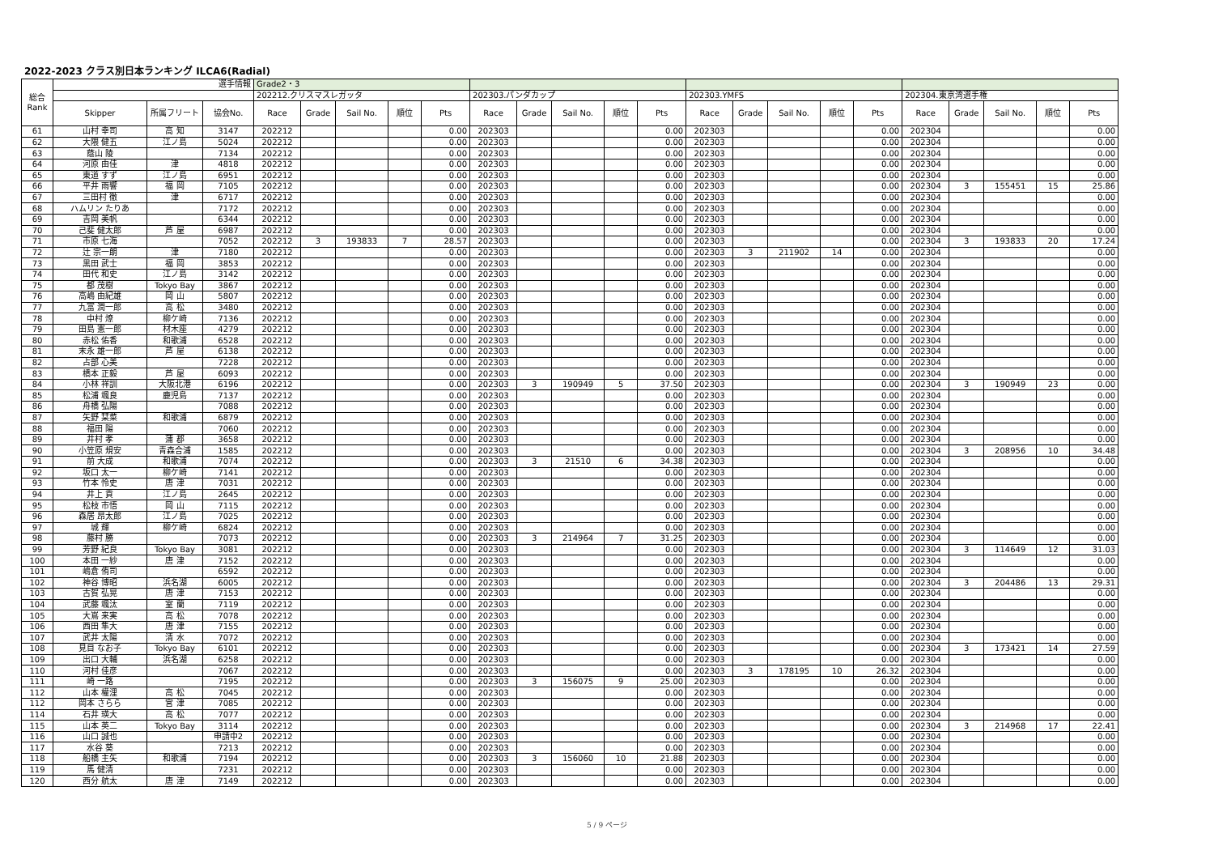2022-2023 クラス別日本ランキング ILCA6(Radial)
| 総合 Rank | 選手情報 | | | Grade2・3 | | | | | | | | | | | | | | | | | | | |
| --- | --- | --- | --- | --- | --- | --- | --- | --- | --- | --- | --- | --- | --- | --- | --- | --- | --- | --- | --- | --- | --- | --- | --- |
| | | | | 202212.クリスマスレガッタ | | | | | 202303.パンダカップ | | | | | 202303.YMFS | | | | | 202304.東京湾選手権 | | | | |
| | Skipper | 所属フリート | 協会No. | Race | Grade | Sail No. | 順位 | Pts | Race | Grade | Sail No. | 順位 | Pts | Race | Grade | Sail No. | 順位 | Pts | Race | Grade | Sail No. | 順位 | Pts |
| 61 | 山村 幸司 | 高 知 | 3147 | 202212 | | | | 0.00 | 202303 | | | | 0.00 | 202303 | | | | 0.00 | 202304 | | | | 0.00 |
| 62 | 大隈 健五 | 江ノ島 | 5024 | 202212 | | | | 0.00 | 202303 | | | | 0.00 | 202303 | | | | 0.00 | 202304 | | | | 0.00 |
| 63 | 蔭山 陵 | | 7134 | 202212 | | | | 0.00 | 202303 | | | | 0.00 | 202303 | | | | 0.00 | 202304 | | | | 0.00 |
| 64 | 河原 由佳 | 津 | 4818 | 202212 | | | | 0.00 | 202303 | | | | 0.00 | 202303 | | | | 0.00 | 202304 | | | | 0.00 |
| 65 | 東道 すず | 江ノ島 | 6951 | 202212 | | | | 0.00 | 202303 | | | | 0.00 | 202303 | | | | 0.00 | 202304 | | | | 0.00 |
| 66 | 平井 雨響 | 福 岡 | 7105 | 202212 | | | | 0.00 | 202303 | | | | 0.00 | 202303 | | | | 0.00 | 202304 | 3 | 155451 | 15 | 25.86 |
| 67 | 三田村 徹 | 津 | 6717 | 202212 | | | | 0.00 | 202303 | | | | 0.00 | 202303 | | | | 0.00 | 202304 | | | | 0.00 |
| 68 | ハムリン たりあ | | 7172 | 202212 | | | | 0.00 | 202303 | | | | 0.00 | 202303 | | | | 0.00 | 202304 | | | | 0.00 |
| 69 | 吉岡 美帆 | | 6344 | 202212 | | | | 0.00 | 202303 | | | | 0.00 | 202303 | | | | 0.00 | 202304 | | | | 0.00 |
| 70 | 己斐 健太郎 | 芦 屋 | 6987 | 202212 | | | | 0.00 | 202303 | | | | 0.00 | 202303 | | | | 0.00 | 202304 | | | | 0.00 |
| 71 | 市原 七海 | | 7052 | 202212 | 3 | 193833 | 7 | 28.57 | 202303 | | | | 0.00 | 202303 | | | | 0.00 | 202304 | 3 | 193833 | 20 | 17.24 |
| 72 | 辻 宗一朗 | 津 | 7180 | 202212 | | | | 0.00 | 202303 | | | | 0.00 | 202303 | 3 | 211902 | 14 | 0.00 | 202304 | | | | 0.00 |
| 73 | 黒田 武士 | 福 岡 | 3853 | 202212 | | | | 0.00 | 202303 | | | | 0.00 | 202303 | | | | 0.00 | 202304 | | | | 0.00 |
| 74 | 田代 和史 | 江ノ島 | 3142 | 202212 | | | | 0.00 | 202303 | | | | 0.00 | 202303 | | | | 0.00 | 202304 | | | | 0.00 |
| 75 | 都 茂樹 | Tokyo Bay | 3867 | 202212 | | | | 0.00 | 202303 | | | | 0.00 | 202303 | | | | 0.00 | 202304 | | | | 0.00 |
| 76 | 高嶋 由紀雄 | 岡 山 | 5807 | 202212 | | | | 0.00 | 202303 | | | | 0.00 | 202303 | | | | 0.00 | 202304 | | | | 0.00 |
| 77 | 九富 潤一郎 | 高 松 | 3480 | 202212 | | | | 0.00 | 202303 | | | | 0.00 | 202303 | | | | 0.00 | 202304 | | | | 0.00 |
| 78 | 中村 燎 | 柳ケ崎 | 7136 | 202212 | | | | 0.00 | 202303 | | | | 0.00 | 202303 | | | | 0.00 | 202304 | | | | 0.00 |
| 79 | 田島 憲一郎 | 材木座 | 4279 | 202212 | | | | 0.00 | 202303 | | | | 0.00 | 202303 | | | | 0.00 | 202304 | | | | 0.00 |
| 80 | 赤松 佑香 | 和歌浦 | 6528 | 202212 | | | | 0.00 | 202303 | | | | 0.00 | 202303 | | | | 0.00 | 202304 | | | | 0.00 |
| 81 | 末永 雄一郎 | 芦 屋 | 6138 | 202212 | | | | 0.00 | 202303 | | | | 0.00 | 202303 | | | | 0.00 | 202304 | | | | 0.00 |
| 82 | 占部 心美 | | 7228 | 202212 | | | | 0.00 | 202303 | | | | 0.00 | 202303 | | | | 0.00 | 202304 | | | | 0.00 |
| 83 | 橋本 正毅 | 芦 屋 | 6093 | 202212 | | | | 0.00 | 202303 | | | | 0.00 | 202303 | | | | 0.00 | 202304 | | | | 0.00 |
| 84 | 小林 祥訓 | 大阪北港 | 6196 | 202212 | | | | 0.00 | 202303 | 3 | 190949 | 5 | 37.50 | 202303 | | | | 0.00 | 202304 | 3 | 190949 | 23 | 0.00 |
| 85 | 松浦 颯良 | 鹿児島 | 7137 | 202212 | | | | 0.00 | 202303 | | | | 0.00 | 202303 | | | | 0.00 | 202304 | | | | 0.00 |
| 86 | 舟橋 弘陽 | | 7088 | 202212 | | | | 0.00 | 202303 | | | | 0.00 | 202303 | | | | 0.00 | 202304 | | | | 0.00 |
| 87 | 矢野 栞菜 | 和歌浦 | 6879 | 202212 | | | | 0.00 | 202303 | | | | 0.00 | 202303 | | | | 0.00 | 202304 | | | | 0.00 |
| 88 | 福田 陽 | | 7060 | 202212 | | | | 0.00 | 202303 | | | | 0.00 | 202303 | | | | 0.00 | 202304 | | | | 0.00 |
| 89 | 井村 孝 | 蒲 郡 | 3658 | 202212 | | | | 0.00 | 202303 | | | | 0.00 | 202303 | | | | 0.00 | 202304 | | | | 0.00 |
| 90 | 小笠原 規安 | 青森合浦 | 1585 | 202212 | | | | 0.00 | 202303 | | | | 0.00 | 202303 | | | | 0.00 | 202304 | 3 | 208956 | 10 | 34.48 |
| 91 | 前 大成 | 和歌浦 | 7074 | 202212 | | | | 0.00 | 202303 | 3 | 21510 | 6 | 34.38 | 202303 | | | | 0.00 | 202304 | | | | 0.00 |
| 92 | 坂口 太一 | 柳ケ崎 | 7141 | 202212 | | | | 0.00 | 202303 | | | | 0.00 | 202303 | | | | 0.00 | 202304 | | | | 0.00 |
| 93 | 竹本 怜史 | 唐 津 | 7031 | 202212 | | | | 0.00 | 202303 | | | | 0.00 | 202303 | | | | 0.00 | 202304 | | | | 0.00 |
| 94 | 井上 貢 | 江ノ島 | 2645 | 202212 | | | | 0.00 | 202303 | | | | 0.00 | 202303 | | | | 0.00 | 202304 | | | | 0.00 |
| 95 | 松枝 市悟 | 岡 山 | 7115 | 202212 | | | | 0.00 | 202303 | | | | 0.00 | 202303 | | | | 0.00 | 202304 | | | | 0.00 |
| 96 | 森居 昂太郎 | 江ノ島 | 7025 | 202212 | | | | 0.00 | 202303 | | | | 0.00 | 202303 | | | | 0.00 | 202304 | | | | 0.00 |
| 97 | 城 輝 | 柳ケ崎 | 6824 | 202212 | | | | 0.00 | 202303 | | | | 0.00 | 202303 | | | | 0.00 | 202304 | | | | 0.00 |
| 98 | 藤村 勝 | | 7073 | 202212 | | | | 0.00 | 202303 | 3 | 214964 | 7 | 31.25 | 202303 | | | | 0.00 | 202304 | | | | 0.00 |
| 99 | 芳野 紀良 | Tokyo Bay | 3081 | 202212 | | | | 0.00 | 202303 | | | | 0.00 | 202303 | | | | 0.00 | 202304 | 3 | 114649 | 12 | 31.03 |
| 100 | 本田 一紗 | 唐 津 | 7152 | 202212 | | | | 0.00 | 202303 | | | | 0.00 | 202303 | | | | 0.00 | 202304 | | | | 0.00 |
| 101 | 嶋倉 侑司 | | 6592 | 202212 | | | | 0.00 | 202303 | | | | 0.00 | 202303 | | | | 0.00 | 202304 | | | | 0.00 |
| 102 | 神谷 博昭 | 浜名湖 | 6005 | 202212 | | | | 0.00 | 202303 | | | | 0.00 | 202303 | | | | 0.00 | 202304 | 3 | 204486 | 13 | 29.31 |
| 103 | 古賀 弘晃 | 唐 津 | 7153 | 202212 | | | | 0.00 | 202303 | | | | 0.00 | 202303 | | | | 0.00 | 202304 | | | | 0.00 |
| 104 | 武藤 颯汰 | 室 蘭 | 7119 | 202212 | | | | 0.00 | 202303 | | | | 0.00 | 202303 | | | | 0.00 | 202304 | | | | 0.00 |
| 105 | 大嶌 来実 | 高 松 | 7078 | 202212 | | | | 0.00 | 202303 | | | | 0.00 | 202303 | | | | 0.00 | 202304 | | | | 0.00 |
| 106 | 西田 隼大 | 唐 津 | 7155 | 202212 | | | | 0.00 | 202303 | | | | 0.00 | 202303 | | | | 0.00 | 202304 | | | | 0.00 |
| 107 | 武井 太陽 | 清 水 | 7072 | 202212 | | | | 0.00 | 202303 | | | | 0.00 | 202303 | | | | 0.00 | 202304 | | | | 0.00 |
| 108 | 見目 なお子 | Tokyo Bay | 6101 | 202212 | | | | 0.00 | 202303 | | | | 0.00 | 202303 | | | | 0.00 | 202304 | 3 | 173421 | 14 | 27.59 |
| 109 | 出口 大輔 | 浜名湖 | 6258 | 202212 | | | | 0.00 | 202303 | | | | 0.00 | 202303 | | | | 0.00 | 202304 | | | | 0.00 |
| 110 | 河村 佳彦 | | 7067 | 202212 | | | | 0.00 | 202303 | | | | 0.00 | 202303 | 3 | 178195 | 10 | 26.32 | 202304 | | | | 0.00 |
| 111 | 崎 一路 | | 7195 | 202212 | | | | 0.00 | 202303 | 3 | 156075 | 9 | 25.00 | 202303 | | | | 0.00 | 202304 | | | | 0.00 |
| 112 | 山本 權浬 | 高 松 | 7045 | 202212 | | | | 0.00 | 202303 | | | | 0.00 | 202303 | | | | 0.00 | 202304 | | | | 0.00 |
| 112 | 岡本 さらら | 宮 津 | 7085 | 202212 | | | | 0.00 | 202303 | | | | 0.00 | 202303 | | | | 0.00 | 202304 | | | | 0.00 |
| 114 | 石井 瑛大 | 高 松 | 7077 | 202212 | | | | 0.00 | 202303 | | | | 0.00 | 202303 | | | | 0.00 | 202304 | | | | 0.00 |
| 115 | 山本 英二 | Tokyo Bay | 3114 | 202212 | | | | 0.00 | 202303 | | | | 0.00 | 202303 | | | | 0.00 | 202304 | 3 | 214968 | 17 | 22.41 |
| 116 | 山口 誠也 | | 申請中2 | 202212 | | | | 0.00 | 202303 | | | | 0.00 | 202303 | | | | 0.00 | 202304 | | | | 0.00 |
| 117 | 水谷 葵 | | 7213 | 202212 | | | | 0.00 | 202303 | | | | 0.00 | 202303 | | | | 0.00 | 202304 | | | | 0.00 |
| 118 | 船橋 主矢 | 和歌浦 | 7194 | 202212 | | | | 0.00 | 202303 | 3 | 156060 | 10 | 21.88 | 202303 | | | | 0.00 | 202304 | | | | 0.00 |
| 119 | 馬 健清 | | 7231 | 202212 | | | | 0.00 | 202303 | | | | 0.00 | 202303 | | | | 0.00 | 202304 | | | | 0.00 |
| 120 | 西分 航太 | 唐 津 | 7149 | 202212 | | | | 0.00 | 202303 | | | | 0.00 | 202303 | | | | 0.00 | 202304 | | | | 0.00 |
5 / 9 ページ